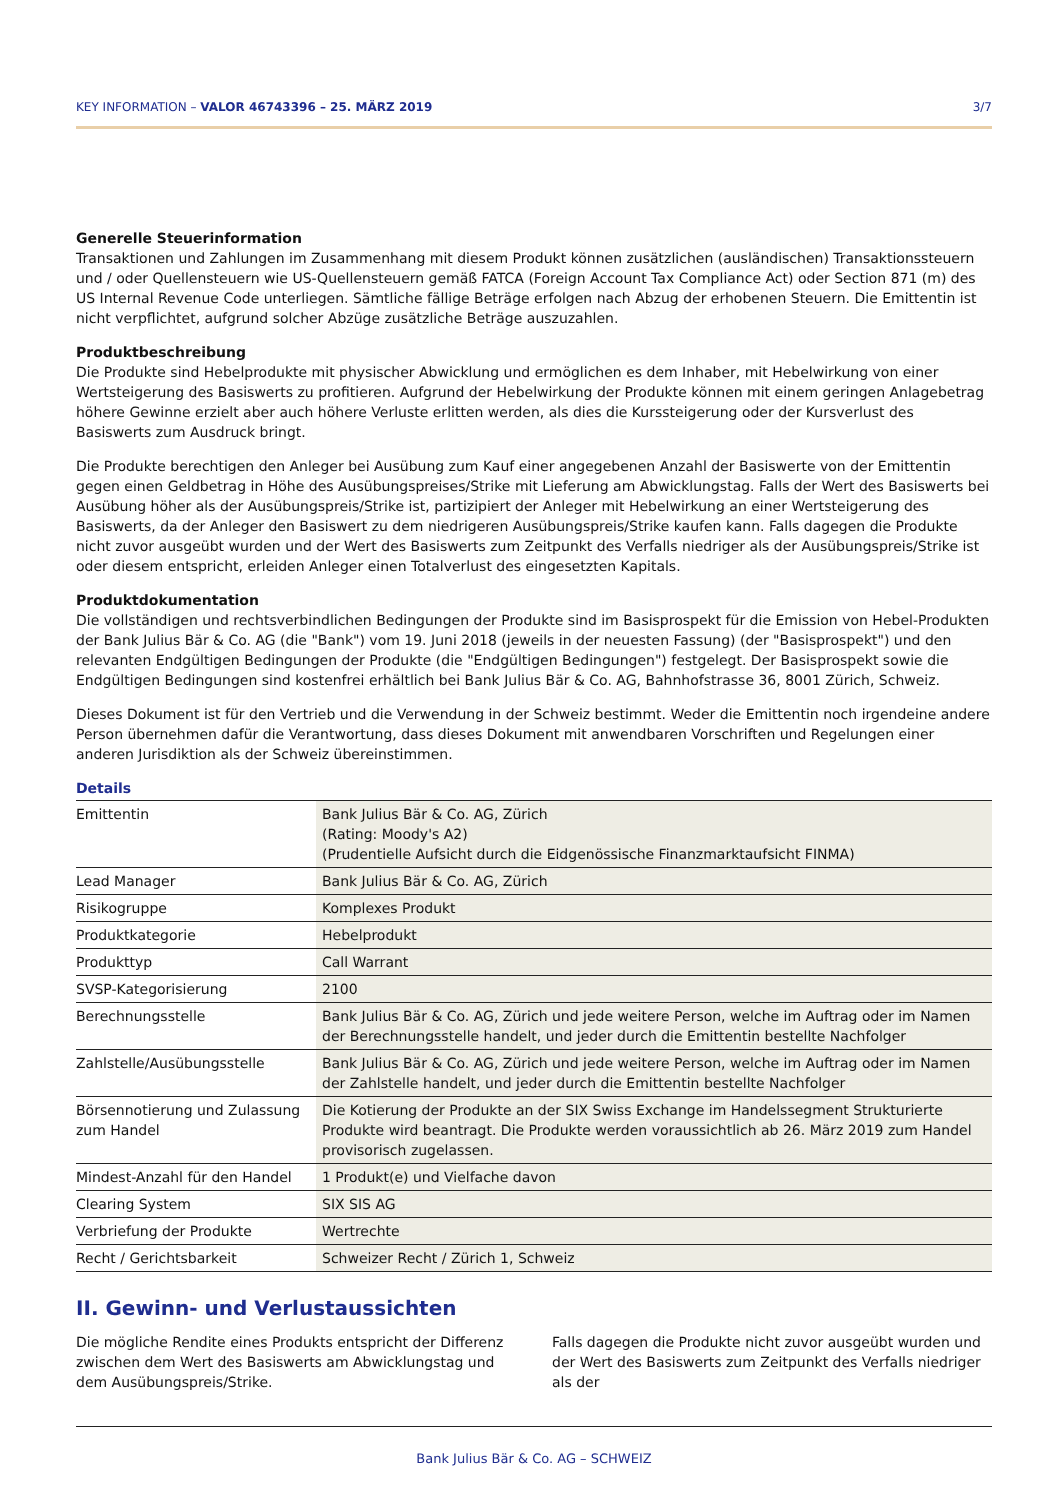KEY INFORMATION – VALOR 46743396 – 25. MÄRZ 2019 3/7
Generelle Steuerinformation
Transaktionen und Zahlungen im Zusammenhang mit diesem Produkt können zusätzlichen (ausländischen) Transaktionssteuern und / oder Quellensteuern wie US-Quellensteuern gemäß FATCA (Foreign Account Tax Compliance Act) oder Section 871 (m) des US Internal Revenue Code unterliegen. Sämtliche fällige Beträge erfolgen nach Abzug der erhobenen Steuern. Die Emittentin ist nicht verpflichtet, aufgrund solcher Abzüge zusätzliche Beträge auszuzahlen.
Produktbeschreibung
Die Produkte sind Hebelprodukte mit physischer Abwicklung und ermöglichen es dem Inhaber, mit Hebelwirkung von einer Wertsteigerung des Basiswerts zu profitieren. Aufgrund der Hebelwirkung der Produkte können mit einem geringen Anlagebetrag höhere Gewinne erzielt aber auch höhere Verluste erlitten werden, als dies die Kurssteigerung oder der Kursverlust des Basiswerts zum Ausdruck bringt.
Die Produkte berechtigen den Anleger bei Ausübung zum Kauf einer angegebenen Anzahl der Basiswerte von der Emittentin gegen einen Geldbetrag in Höhe des Ausübungspreises/Strike mit Lieferung am Abwicklungstag. Falls der Wert des Basiswerts bei Ausübung höher als der Ausübungspreis/Strike ist, partizipiert der Anleger mit Hebelwirkung an einer Wertsteigerung des Basiswerts, da der Anleger den Basiswert zu dem niedrigeren Ausübungspreis/Strike kaufen kann. Falls dagegen die Produkte nicht zuvor ausgeübt wurden und der Wert des Basiswerts zum Zeitpunkt des Verfalls niedriger als der Ausübungspreis/Strike ist oder diesem entspricht, erleiden Anleger einen Totalverlust des eingesetzten Kapitals.
Produktdokumentation
Die vollständigen und rechtsverbindlichen Bedingungen der Produkte sind im Basisprospekt für die Emission von Hebel-Produkten der Bank Julius Bär & Co. AG (die "Bank") vom 19. Juni 2018 (jeweils in der neuesten Fassung) (der "Basisprospekt") und den relevanten Endgültigen Bedingungen der Produkte (die "Endgültigen Bedingungen") festgelegt. Der Basisprospekt sowie die Endgültigen Bedingungen sind kostenfrei erhältlich bei Bank Julius Bär & Co. AG, Bahnhofstrasse 36, 8001 Zürich, Schweiz.
Dieses Dokument ist für den Vertrieb und die Verwendung in der Schweiz bestimmt. Weder die Emittentin noch irgendeine andere Person übernehmen dafür die Verantwortung, dass dieses Dokument mit anwendbaren Vorschriften und Regelungen einer anderen Jurisdiktion als der Schweiz übereinstimmen.
Details
| Emittentin | Bank Julius Bär & Co. AG, Zürich (Rating: Moody's A2) (Prudentielle Aufsicht durch die Eidgenössische Finanzmarktaufsicht FINMA) |
| Lead Manager | Bank Julius Bär & Co. AG, Zürich |
| Risikogruppe | Komplexes Produkt |
| Produktkategorie | Hebelprodukt |
| Produkttyp | Call Warrant |
| SVSP-Kategorisierung | 2100 |
| Berechnungsstelle | Bank Julius Bär & Co. AG, Zürich und jede weitere Person, welche im Auftrag oder im Namen der Berechnungsstelle handelt, und jeder durch die Emittentin bestellte Nachfolger |
| Zahlstelle/Ausübungsstelle | Bank Julius Bär & Co. AG, Zürich und jede weitere Person, welche im Auftrag oder im Namen der Zahlstelle handelt, und jeder durch die Emittentin bestellte Nachfolger |
| Börsennotierung und Zulassung zum Handel | Die Kotierung der Produkte an der SIX Swiss Exchange im Handelssegment Strukturierte Produkte wird beantragt. Die Produkte werden voraussichtlich ab 26. März 2019 zum Handel provisorisch zugelassen. |
| Mindest-Anzahl für den Handel | 1 Produkt(e) und Vielfache davon |
| Clearing System | SIX SIS AG |
| Verbriefung der Produkte | Wertrechte |
| Recht / Gerichtsbarkeit | Schweizer Recht / Zürich 1, Schweiz |
II. Gewinn- und Verlustaussichten
Die mögliche Rendite eines Produkts entspricht der Differenz zwischen dem Wert des Basiswerts am Abwicklungstag und dem Ausübungspreis/Strike.
Falls dagegen die Produkte nicht zuvor ausgeübt wurden und der Wert des Basiswerts zum Zeitpunkt des Verfalls niedriger als der
Bank Julius Bär & Co. AG – SCHWEIZ